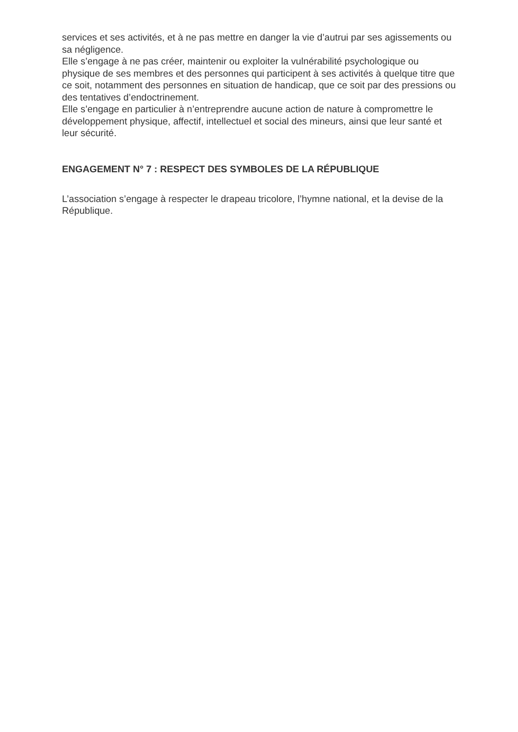services et ses activités, et à ne pas mettre en danger la vie d’autrui par ses agissements ou sa négligence.
Elle s’engage à ne pas créer, maintenir ou exploiter la vulnérabilité psychologique ou physique de ses membres et des personnes qui participent à ses activités à quelque titre que ce soit, notamment des personnes en situation de handicap, que ce soit par des pressions ou des tentatives d’endoctrinement.
Elle s’engage en particulier à n’entreprendre aucune action de nature à compromettre le développement physique, affectif, intellectuel et social des mineurs, ainsi que leur santé et leur sécurité.
ENGAGEMENT N° 7 : RESPECT DES SYMBOLES DE LA RÉPUBLIQUE
L’association s’engage à respecter le drapeau tricolore, l’hymne national, et la devise de la République.